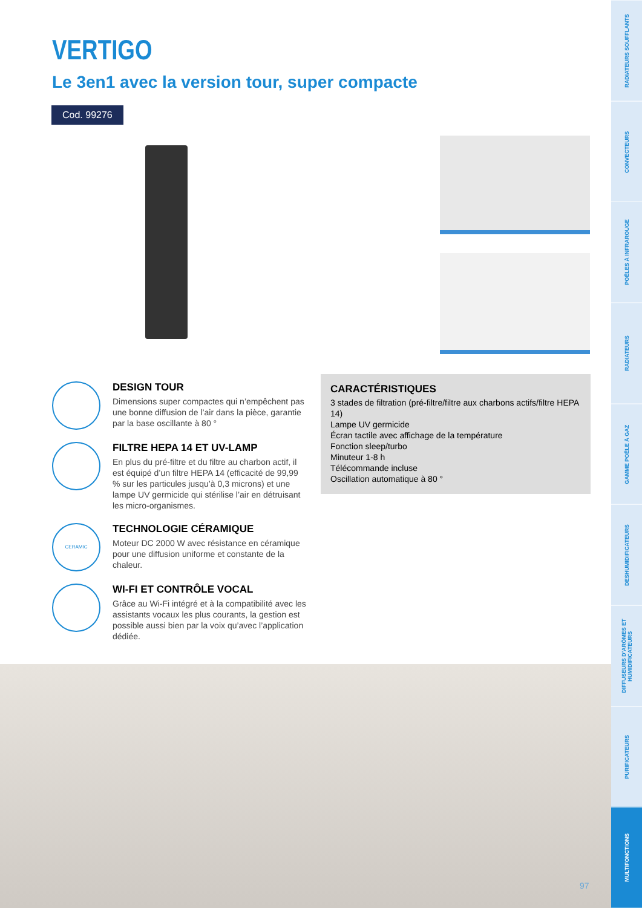VERTIGO
Le 3en1 avec la version tour, super compacte
Cod. 99276
DESIGN TOUR
Dimensions super compactes qui n’empêchent pas une bonne diffusion de l’air dans la pièce, garantie par la base oscillante à 80 °
FILTRE HEPA 14 ET UV-LAMP
En plus du pré-filtre et du filtre au charbon actif, il est équipé d’un filtre HEPA 14 (efficacité de 99,99 % sur les particules jusqu’à 0,3 microns) et une lampe UV germicide qui stérilise l’air en détruisant les micro-organismes.
CERAMIC
TECHNOLOGIE CÉRAMIQUE
Moteur DC 2000 W avec résistance en céramique pour une diffusion uniforme et constante de la chaleur.
WI-FI ET CONTRÔLE VOCAL
Grâce au Wi-Fi intégré et à la compatibilité avec les assistants vocaux les plus courants, la gestion est possible aussi bien par la voix qu’avec l’application dédiée.
CARACTÉRISTIQUES
3 stades de filtration (pré-filtre/filtre aux charbons actifs/filtre HEPA 14)
Lampe UV germicide
Écran tactile avec affichage de la température
Fonction sleep/turbo
Minuteur 1-8 h
Télécommande incluse
Oscillation automatique à 80 °
97
RADIATEURS SOUFFLANTS
CONVECTEURS
POÊLES À INFRAROUGE
RADIATEURS
GAMME POÊLE À GAZ
DESHUMIDIFICATEURS
DIFFUSEURS D’ARÔMES ET HUMIDIFICATEURS
PURIFICATEURS
MULTIFONCTIONS